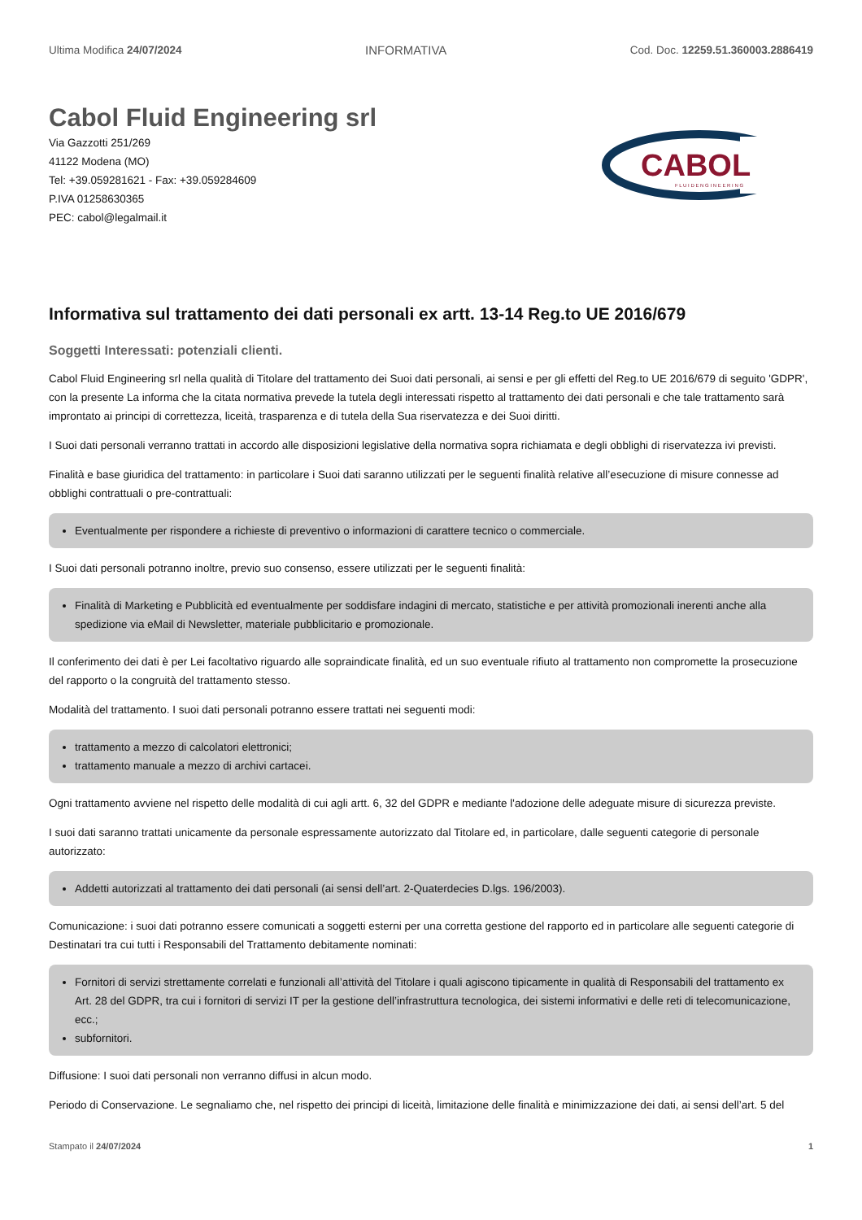Ultima Modifica 24/07/2024 INFORMATIVA Cod. Doc. 12259.51.360003.2886419
Cabol Fluid Engineering srl
Via Gazzotti 251/269
41122 Modena (MO)
Tel: +39.059281621 - Fax: +39.059284609
P.IVA 01258630365
PEC: cabol@legalmail.it
CABOL
F L U I D E N G I N E E R I N G
Informativa sul trattamento dei dati personali ex artt. 13-14 Reg.to UE 2016/679
Soggetti Interessati: potenziali clienti.
Cabol Fluid Engineering srl nella qualità di Titolare del trattamento dei Suoi dati personali, ai sensi e per gli effetti del Reg.to UE 2016/679 di seguito 'GDPR', con la presente La informa che la citata normativa prevede la tutela degli interessati rispetto al trattamento dei dati personali e che tale trattamento sarà improntato ai principi di correttezza, liceità, trasparenza e di tutela della Sua riservatezza e dei Suoi diritti.
I Suoi dati personali verranno trattati in accordo alle disposizioni legislative della normativa sopra richiamata e degli obblighi di riservatezza ivi previsti.
Finalità e base giuridica del trattamento: in particolare i Suoi dati saranno utilizzati per le seguenti finalità relative all’esecuzione di misure connesse ad obblighi contrattuali o pre-contrattuali:
Eventualmente per rispondere a richieste di preventivo o informazioni di carattere tecnico o commerciale.
I Suoi dati personali potranno inoltre, previo suo consenso, essere utilizzati per le seguenti finalità:
Finalità di Marketing e Pubblicità ed eventualmente per soddisfare indagini di mercato, statistiche e per attività promozionali inerenti anche alla spedizione via eMail di Newsletter, materiale pubblicitario e promozionale.
Il conferimento dei dati è per Lei facoltativo riguardo alle sopraindicate finalità, ed un suo eventuale rifiuto al trattamento non compromette la prosecuzione del rapporto o la congruità del trattamento stesso.
Modalità del trattamento. I suoi dati personali potranno essere trattati nei seguenti modi:
trattamento a mezzo di calcolatori elettronici;
trattamento manuale a mezzo di archivi cartacei.
Ogni trattamento avviene nel rispetto delle modalità di cui agli artt. 6, 32 del GDPR e mediante l'adozione delle adeguate misure di sicurezza previste.
I suoi dati saranno trattati unicamente da personale espressamente autorizzato dal Titolare ed, in particolare, dalle seguenti categorie di personale autorizzato:
Addetti autorizzati al trattamento dei dati personali (ai sensi dell’art. 2-Quaterdecies D.lgs. 196/2003).
Comunicazione: i suoi dati potranno essere comunicati a soggetti esterni per una corretta gestione del rapporto ed in particolare alle seguenti categorie di Destinatari tra cui tutti i Responsabili del Trattamento debitamente nominati:
Fornitori di servizi strettamente correlati e funzionali all’attività del Titolare i quali agiscono tipicamente in qualità di Responsabili del trattamento ex Art. 28 del GDPR, tra cui i fornitori di servizi IT per la gestione dell’infrastruttura tecnologica, dei sistemi informativi e delle reti di telecomunicazione, ecc.;
subfornitori.
Diffusione: I suoi dati personali non verranno diffusi in alcun modo.
Periodo di Conservazione. Le segnaliamo che, nel rispetto dei principi di liceità, limitazione delle finalità e minimizzazione dei dati, ai sensi dell’art. 5 del
Stampato il 24/07/2024 1